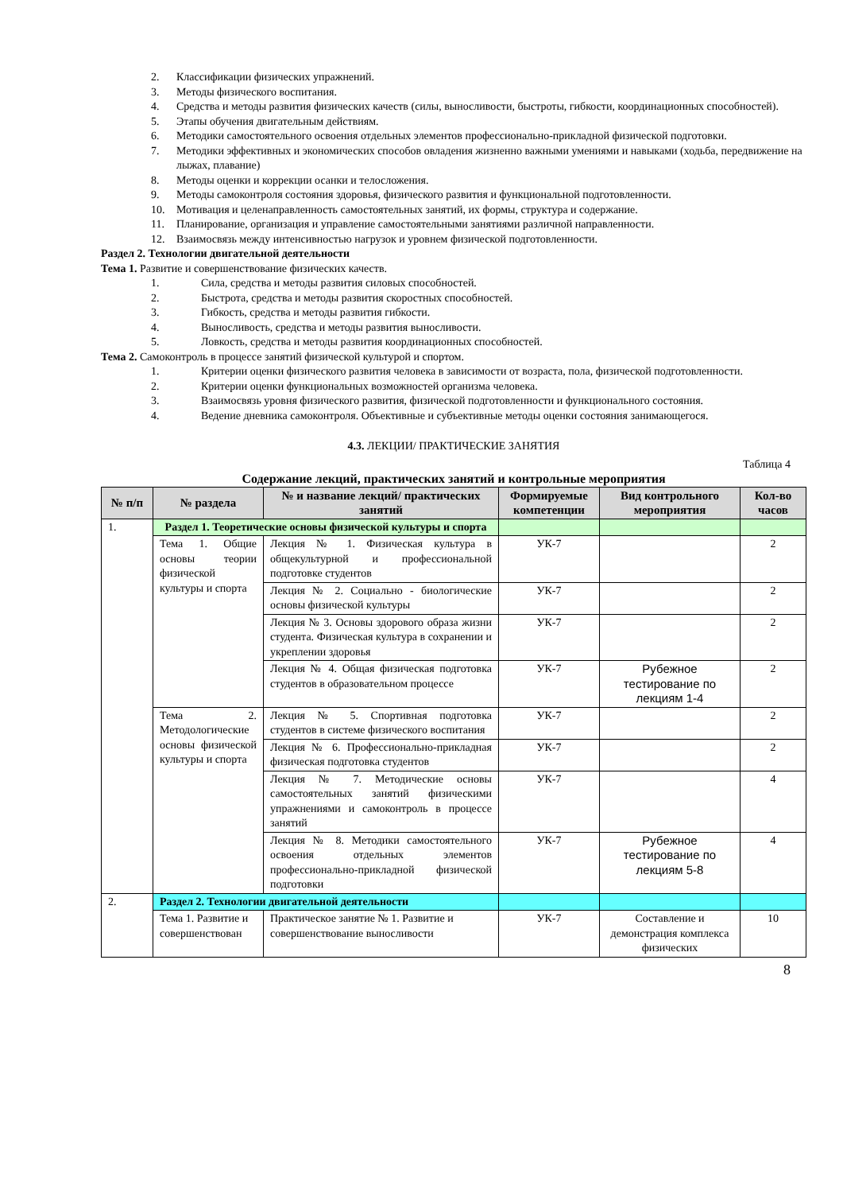2. Классификации физических упражнений.
3. Методы физического воспитания.
4. Средства и методы развития физических качеств (силы, выносливости, быстроты, гибкости, координационных способностей).
5. Этапы обучения двигательным действиям.
6. Методики самостоятельного освоения отдельных элементов профессионально-прикладной физической подготовки.
7. Методики эффективных и экономических способов овладения жизненно важными умениями и навыками (ходьба, передвижение на лыжах, плавание)
8. Методы оценки и коррекции осанки и телосложения.
9. Методы самоконтроля состояния здоровья, физического развития и функциональной подготовленности.
10. Мотивация и целенаправленность самостоятельных занятий, их формы, структура и содержание.
11. Планирование, организация и управление самостоятельными занятиями различной направленности.
12. Взаимосвязь между интенсивностью нагрузок и уровнем физической подготовленности.
Раздел 2. Технологии двигательной деятельности
Тема 1. Развитие и совершенствование физических качеств.
1. Сила, средства и методы развития силовых способностей.
2. Быстрота, средства и методы развития скоростных способностей.
3. Гибкость, средства и методы развития гибкости.
4. Выносливость, средства и методы развития выносливости.
5. Ловкость, средства и методы развития координационных способностей.
Тема 2. Самоконтроль в процессе занятий физической культурой и спортом.
1. Критерии оценки физического развития человека в зависимости от возраста, пола, физической подготовленности.
2. Критерии оценки функциональных возможностей организма человека.
3. Взаимосвязь уровня физического развития, физической подготовленности и функционального состояния.
4. Ведение дневника самоконтроля. Объективные и субъективные методы оценки состояния занимающегося.
4.3. ЛЕКЦИИ/ ПРАКТИЧЕСКИЕ ЗАНЯТИЯ
Таблица 4
Содержание лекций, практических занятий и контрольные мероприятия
| № п/п | № раздела | № и название лекций/ практических занятий | Формируемые компетенции | Вид контрольного мероприятия | Кол-во часов |
| --- | --- | --- | --- | --- | --- |
| 1. | Раздел 1. Теоретические основы физической культуры и спорта | | | | |
| | Тема 1. Общие основы теории физической культуры и спорта | Лекция № 1. Физическая культура в общекультурной и профессиональной подготовке студентов | УК-7 | | 2 |
| | | Лекция № 2. Социально - биологические основы физической культуры | УК-7 | | 2 |
| | | Лекция № 3. Основы здорового образа жизни студента. Физическая культура в сохранении и укреплении здоровья | УК-7 | | 2 |
| | | Лекция № 4. Общая физическая подготовка студентов в образовательном процессе | УК-7 | Рубежное тестирование по лекциям 1-4 | 2 |
| | Тема 2. Методологические основы физической культуры и спорта | Лекция № 5. Спортивная подготовка студентов в системе физического воспитания | УК-7 | | 2 |
| | | Лекция № 6. Профессионально-прикладная физическая подготовка студентов | УК-7 | | 2 |
| | | Лекция № 7. Методические основы самостоятельных занятий физическими упражнениями и самоконтроль в процессе занятий | УК-7 | | 4 |
| | | Лекция № 8. Методики самостоятельного освоения отдельных элементов профессионально-прикладной физической подготовки | УК-7 | Рубежное тестирование по лекциям 5-8 | 4 |
| 2. | Раздел 2. Технологии двигательной деятельности | | | | |
| | Тема 1. Развитие и совершенствован | Практическое занятие № 1. Развитие и совершенствование выносливости | УК-7 | Составление и демонстрация комплекса физических | 10 |
8